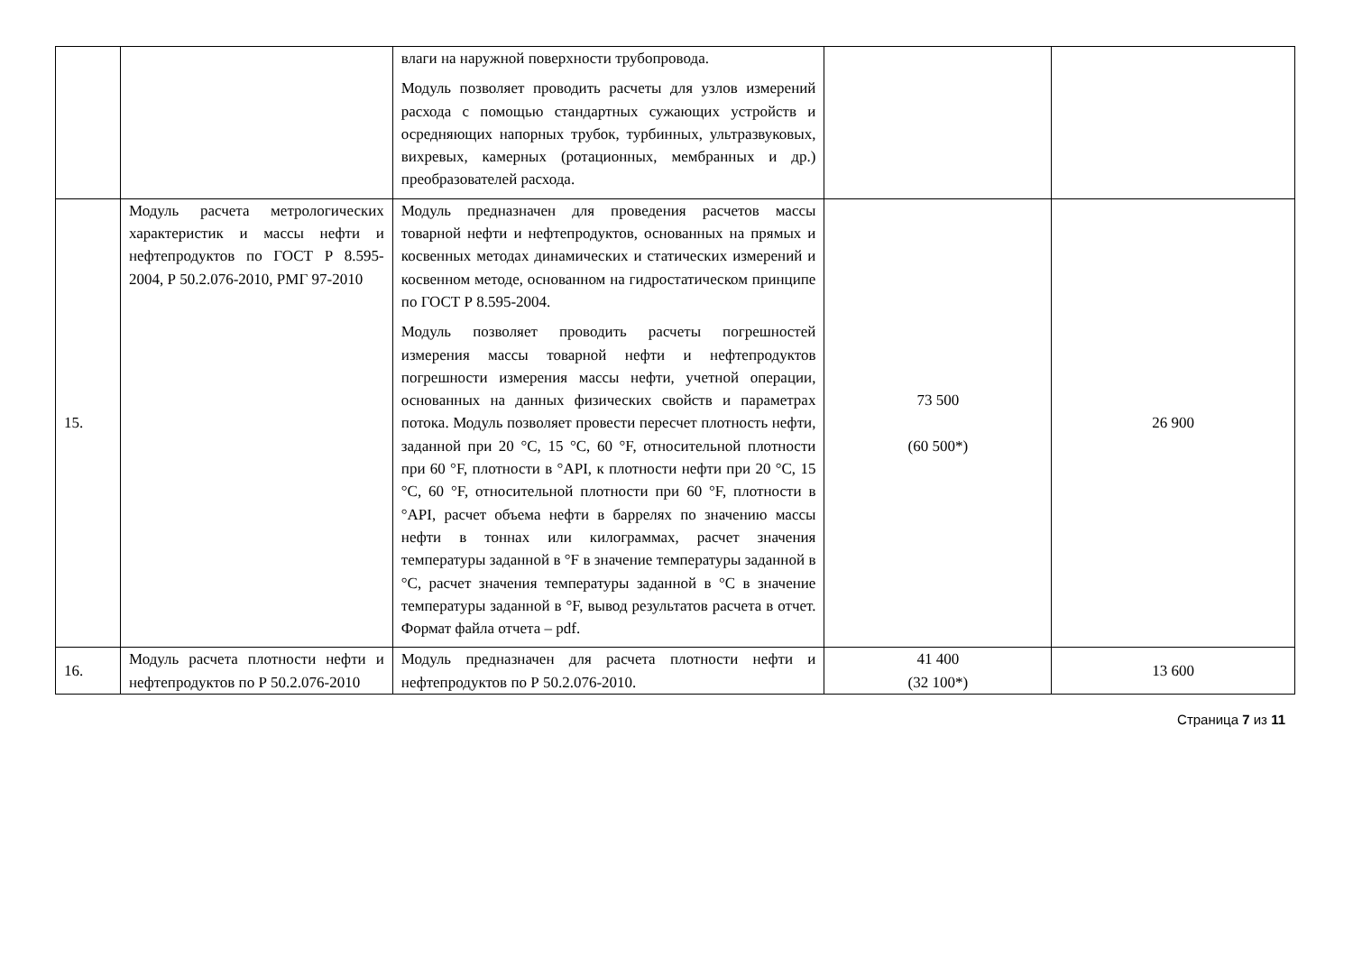| | | влаги на наружной поверхности трубопровода. Модуль позволяет проводить расчеты для узлов измерений расхода с помощью стандартных сужающих устройств и осредняющих напорных трубок, турбинных, ультразвуковых, вихревых, камерных (ротационных, мембранных и др.) преобразователей расхода. | | |
| 15. | Модуль расчета метрологических характеристик и массы нефти и нефтепродуктов по ГОСТ Р 8.595-2004, Р 50.2.076-2010, РМГ 97-2010 | Модуль предназначен для проведения расчетов массы товарной нефти и нефтепродуктов, основанных на прямых и косвенных методах динамических и статических измерений и косвенном методе, основанном на гидростатическом принципе по ГОСТ Р 8.595-2004. Модуль позволяет проводить расчеты погрешностей измерения массы товарной нефти и нефтепродуктов погрешности измерения массы нефти, учетной операции, основанных на данных физических свойств и параметрах потока. Модуль позволяет провести пересчет плотность нефти, заданной при 20 °С, 15 °С, 60 °F, относительной плотности при 60 °F, плотности в °API, к плотности нефти при 20 °С, 15 °С, 60 °F, относительной плотности при 60 °F, плотности в °API, расчет объема нефти в баррелях по значению массы нефти в тоннах или килограммах, расчет значения температуры заданной в °F в значение температуры заданной в °С, расчет значения температуры заданной в °С в значение температуры заданной в °F, вывод результатов расчета в отчет. Формат файла отчета – pdf. | 73 500 (60 500*) | 26 900 |
| 16. | Модуль расчета плотности нефти и нефтепродуктов по Р 50.2.076-2010 | Модуль предназначен для расчета плотности нефти и нефтепродуктов по Р 50.2.076-2010. | 41 400 (32 100*) | 13 600 |
Страница 7 из 11